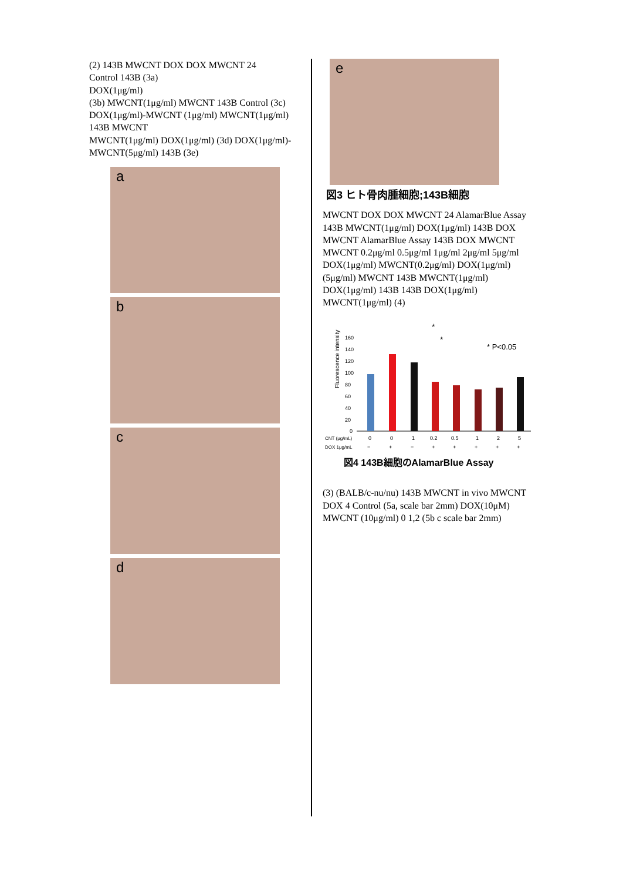(2) 143B MWCNT DOX DOX MWCNT 24
Control 143B (3a)
DOX(1μg/ml)
(3b) MWCNT(1μg/ml) MWCNT 143B Control (3c) DOX(1μg/ml)-MWCNT (1μg/ml) MWCNT(1μg/ml) 143B MWCNT
MWCNT(1μg/ml) DOX(1μg/ml) (3d) DOX(1μg/ml)-MWCNT(5μg/ml) 143B (3e)
a
b
c
d
e
図3 ヒト骨肉腫細胞;143B細胞
MWCNT DOX DOX MWCNT 24 AlamarBlue Assay 143B MWCNT(1μg/ml) DOX(1μg/ml) 143B DOX MWCNT AlamarBlue Assay 143B DOX MWCNT MWCNT 0.2μg/ml 0.5μg/ml 1μg/ml 2μg/ml 5μg/ml DOX(1μg/ml) MWCNT(0.2μg/ml) DOX(1μg/ml) (5μg/ml) MWCNT 143B MWCNT(1μg/ml) DOX(1μg/ml) 143B 143B DOX(1μg/ml) MWCNT(1μg/ml) (4)
Fluorescence intensity
160
140
120
100
80
60
40
20
0
*
*
* P<0.05
CNT (μg/mL)
0
0
1
0.2
0.5
1
2
5
DOX 1μg/mL
−
+
−
+
+
+
+
+
図4 143B細胞のAlamarBlue Assay
(3) (BALB/c-nu/nu) 143B MWCNT in vivo MWCNT DOX 4 Control (5a, scale bar 2mm) DOX(10μM) MWCNT (10μg/ml) 0 1,2 (5b c scale bar 2mm)